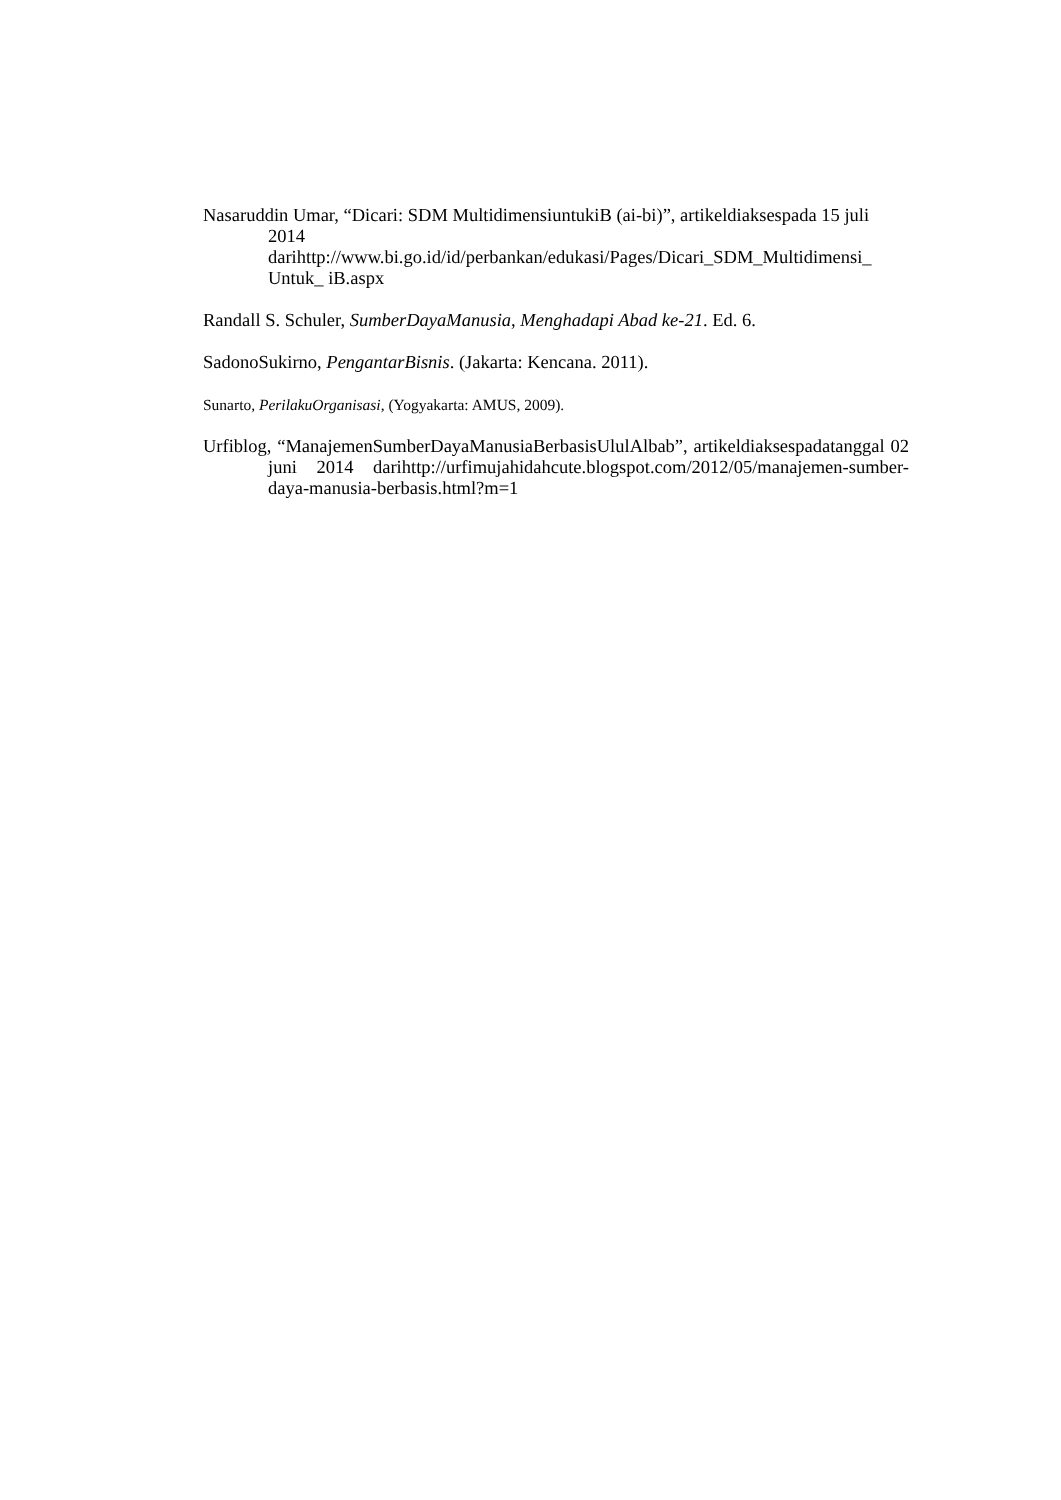Nasaruddin Umar, “Dicari: SDM MultidimensiuntukiB (ai-bi)”, artikeldiaksespada 15 juli 2014 darihttp://www.bi.go.id/id/perbankan/edukasi/Pages/Dicari_SDM_Multidimensi_ Untuk_ iB.aspx
Randall S. Schuler, SumberDayaManusia, Menghadapi Abad ke-21. Ed. 6.
SadonoSukirno, PengantarBisnis. (Jakarta: Kencana. 2011).
Sunarto, PerilakuOrganisasi, (Yogyakarta: AMUS, 2009).
Urfiblog, “ManajemenSumberDayaManusiaBerbasisUlulAlbab”, artikeldiaksespadatanggal 02 juni 2014 darihttp://urfimujahidahcute.blogspot.com/2012/05/manajemen-sumber-daya-manusia-berbasis.html?m=1